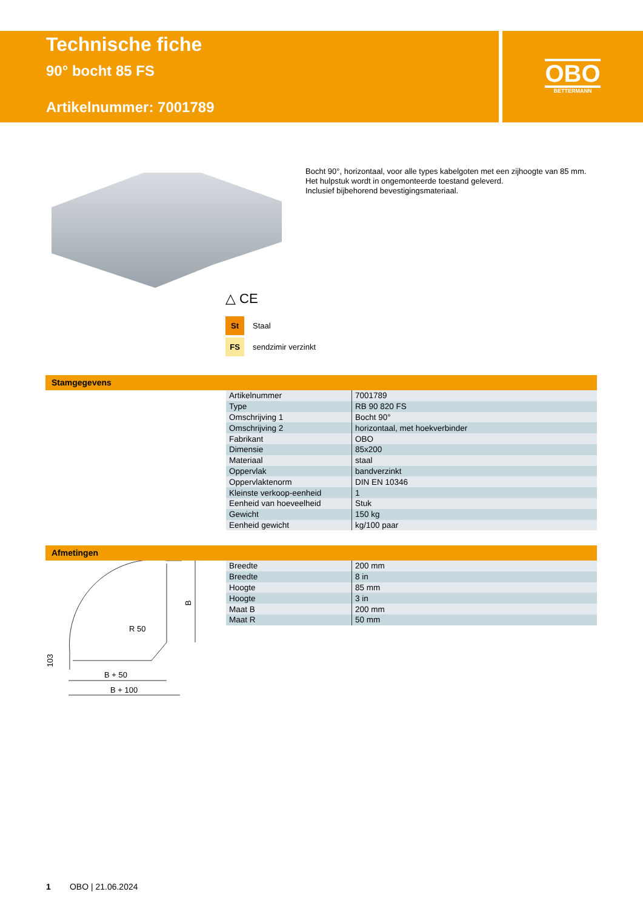Technische fiche
90° bocht 85 FS
Artikelnummer: 7001789
OBO
BETTERMANN
Bocht 90°, horizontaal, voor alle types kabelgoten met een zijhoogte van 85 mm.
Het hulpstuk wordt in ongemonteerde toestand geleverd.
Inclusief bijbehorend bevestigingsmateriaal.
△ CE
St Staal
FS sendzimir verzinkt
Stamgegevens
| Artikelnummer | 7001789 |
| Type | RB 90 820 FS |
| Omschrijving 1 | Bocht 90° |
| Omschrijving 2 | horizontaal, met hoekverbinder |
| Fabrikant | OBO |
| Dimensie | 85x200 |
| Materiaal | staal |
| Oppervlak | bandverzinkt |
| Oppervlaktenorm | DIN EN 10346 |
| Kleinste verkoop-eenheid | 1 |
| Eenheid van hoeveelheid | Stuk |
| Gewicht | 150 kg |
| Eenheid gewicht | kg/100 paar |
Afmetingen
B
R 50
103
B + 50
B + 100
| Breedte | 200 mm |
| Breedte | 8 in |
| Hoogte | 85 mm |
| Hoogte | 3 in |
| Maat B | 200 mm |
| Maat R | 50 mm |
1 OBO | 21.06.2024